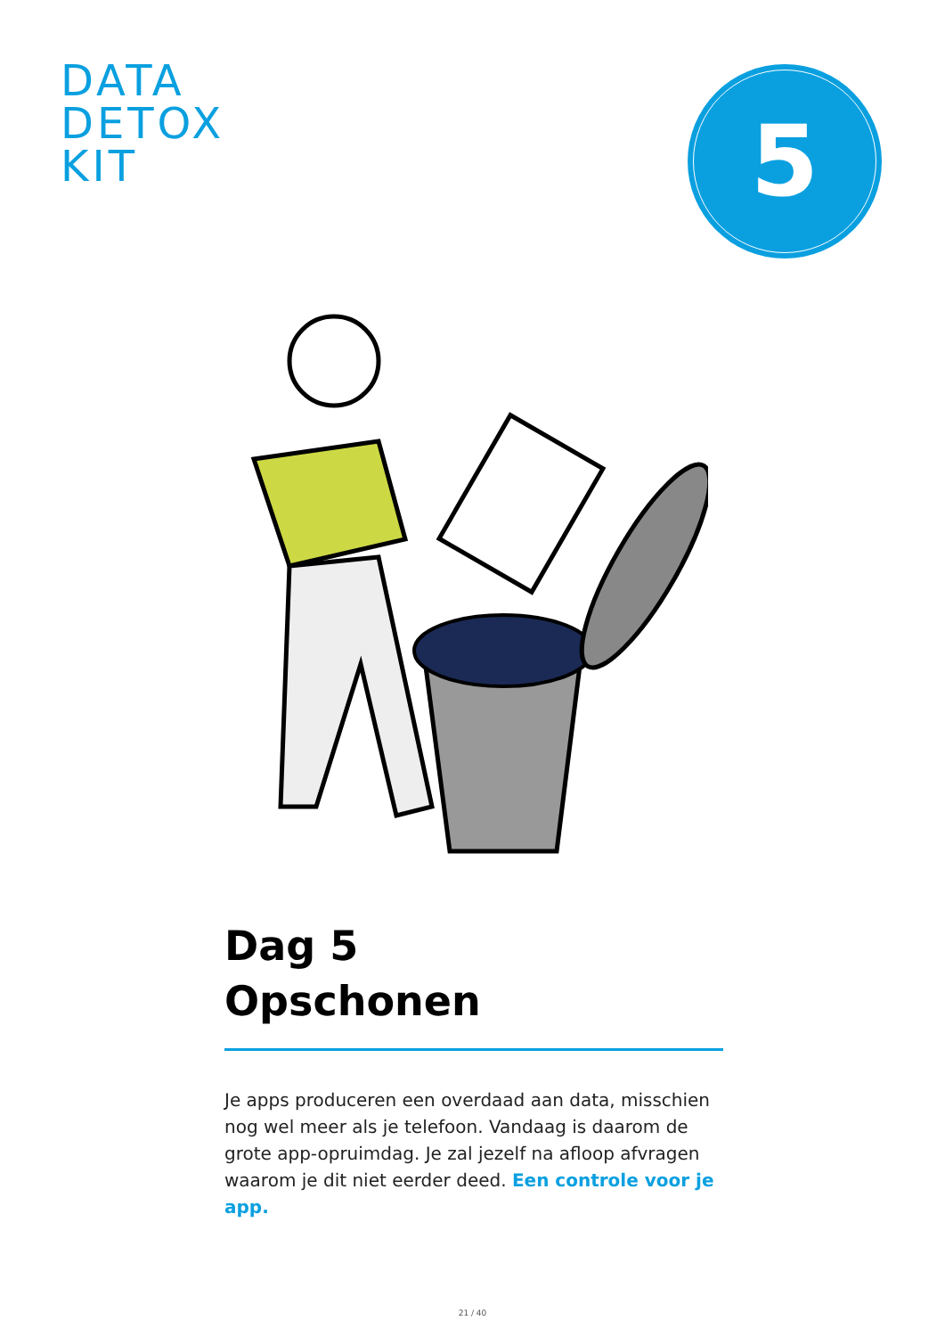DATA
DETOX
KIT
5
Dag 5
Opschonen
Je apps produceren een overdaad aan data, misschien nog wel meer als je telefoon. Vandaag is daarom de grote app-opruimdag. Je zal jezelf na afloop afvragen waarom je dit niet eerder deed. Een controle voor je app.
21 / 40